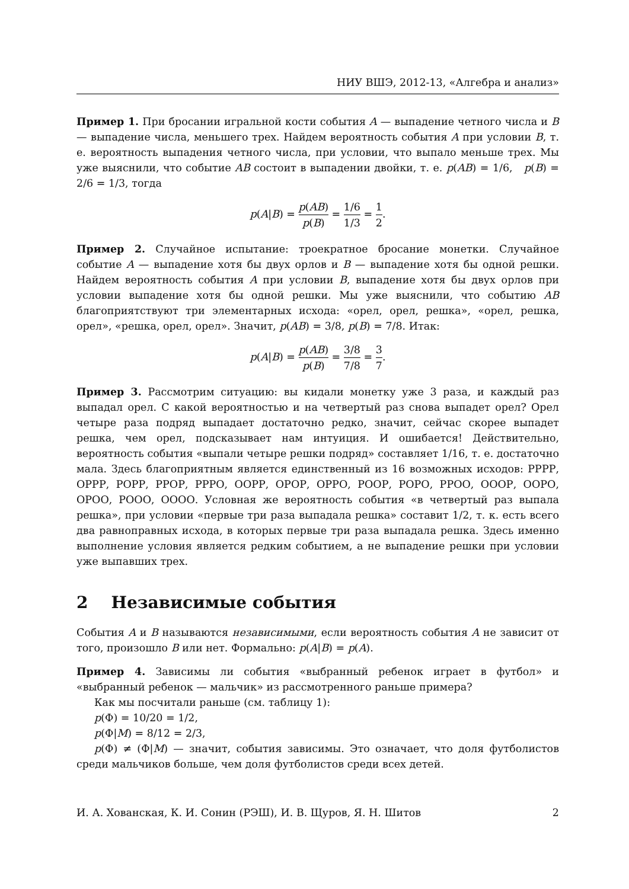НИУ ВШЭ, 2012-13, «Алгебра и анализ»
Пример 1. При бросании игральной кости события A — выпадение четного числа и B — выпадение числа, меньшего трех. Найдем вероятность события A при условии B, т. е. вероятность выпадения четного числа, при условии, что выпало меньше трех. Мы уже выяснили, что событие AB состоит в выпадении двойки, т. е. p(AB) = 1/6, p(B) = 2/6 = 1/3, тогда
p(A|B) = p(AB) p(B) = 1/6 1/3 = 1 2.
Пример 2. Случайное испытание: троекратное бросание монетки. Случайное событие A — выпадение хотя бы двух орлов и B — выпадение хотя бы одной решки. Найдем вероятность события A при условии B, выпадение хотя бы двух орлов при условии выпадение хотя бы одной решки. Мы уже выяснили, что событию AB благоприятствуют три элементарных исхода: «орел, орел, решка», «орел, решка, орел», «решка, орел, орел». Значит, p(AB) = 3/8, p(B) = 7/8. Итак:
p(A|B) = p(AB) p(B) = 3/8 7/8 = 3 7.
Пример 3. Рассмотрим ситуацию: вы кидали монетку уже 3 раза, и каждый раз выпадал орел. С какой вероятностью и на четвертый раз снова выпадет орел? Орел четыре раза подряд выпадает достаточно редко, значит, сейчас скорее выпадет решка, чем орел, подсказывает нам интуиция. И ошибается! Действительно, вероятность события «выпали четыре решки подряд» составляет 1/16, т. е. достаточно мала. Здесь благоприятным является единственный из 16 возможных исходов: РРРР, ОРРР, РОРР, РРОР, РРРО, ООРР, ОРОР, ОРРО, РООР, РОРО, РРОО, ОООР, ООРО, ОРОО, РООО, ОООО. Условная же вероятность события «в четвертый раз выпала решка», при условии «первые три раза выпадала решка» составит 1/2, т. к. есть всего два равноправных исхода, в которых первые три раза выпадала решка. Здесь именно выполнение условия является редким событием, а не выпадение решки при условии уже выпавших трех.
2 Независимые события
События A и B называются независимыми, если вероятность события A не зависит от того, произошло B или нет. Формально: p(A|B) = p(A).
Пример 4. Зависимы ли события «выбранный ребенок играет в футбол» и «выбранный ребенок — мальчик» из рассмотренного раньше примера?
Как мы посчитали раньше (см. таблицу 1):
p(Φ) = 10/20 = 1/2,
p(Φ|M) = 8/12 = 2/3,
p(Φ) ≠ (Φ|M) — значит, события зависимы. Это означает, что доля футболистов среди мальчиков больше, чем доля футболистов среди всех детей.
И. А. Хованская, К. И. Сонин (РЭШ), И. В. Щуров, Я. Н. Шитов 2